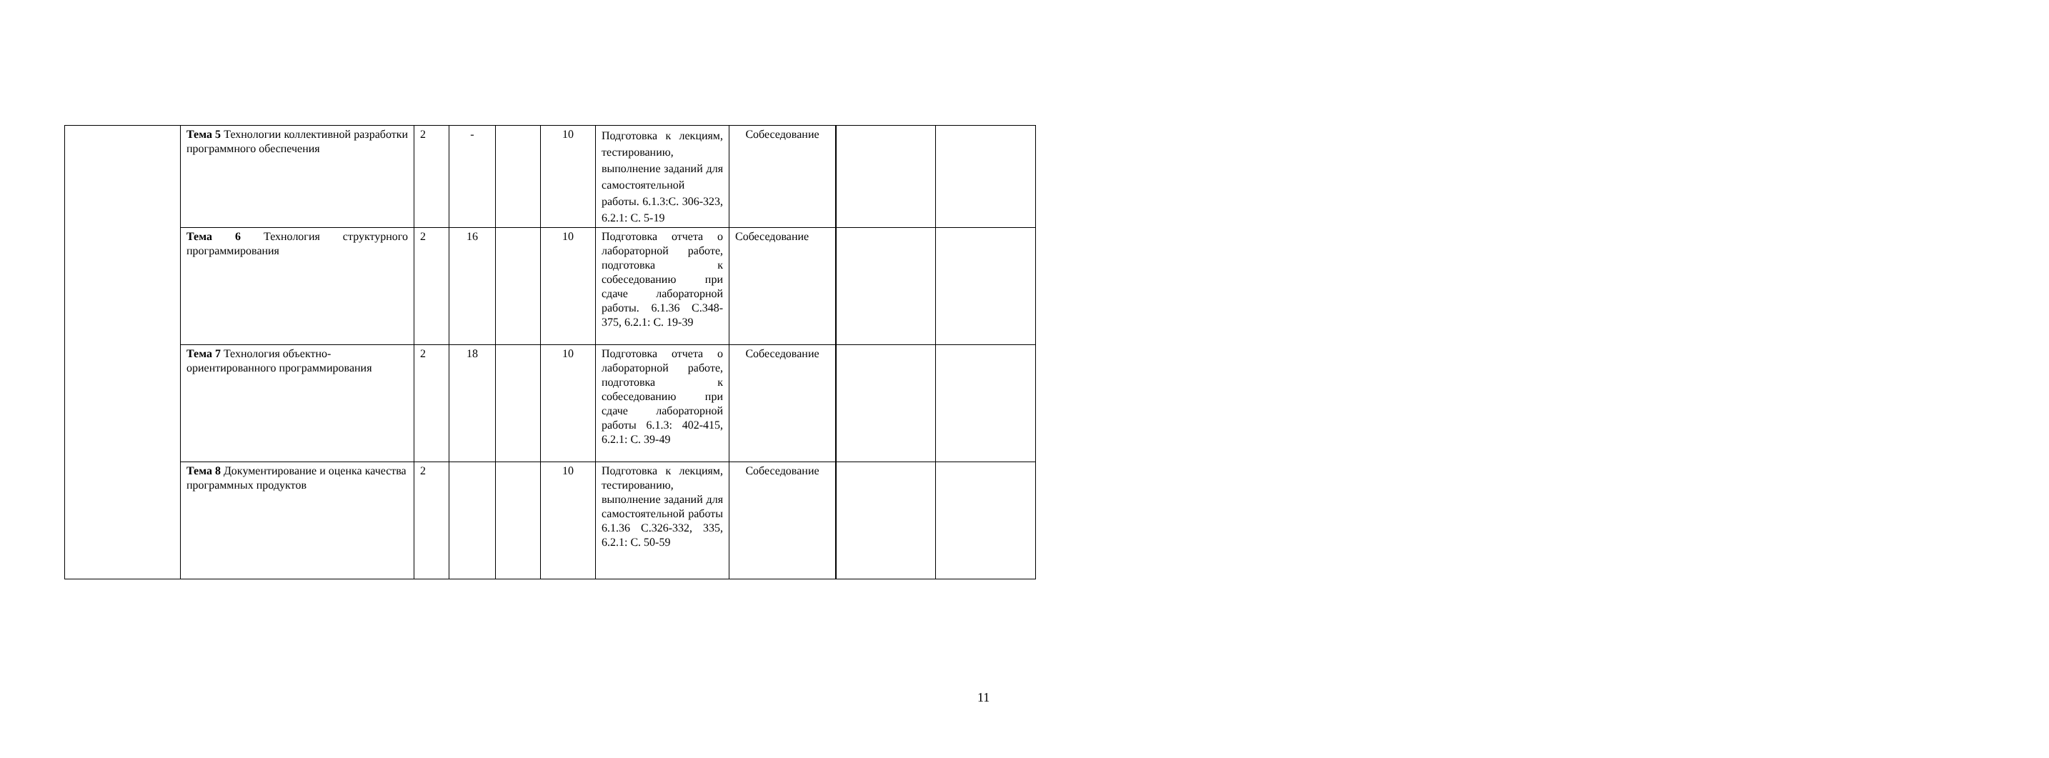| | Тема 5 Технологии коллективной разработки программного обеспечения | 2 | - | | 10 | Подготовка к лекциям, тестированию, выполнение заданий для самостоятельной работы. 6.1.3:С. 306-323, 6.2.1: С. 5-19 | Собеседование | | |
| | Тема 6 Технология структурного программирования | 2 | 16 | | 10 | Подготовка отчета о лабораторной работе, подготовка к собеседованию при сдаче лабораторной работы. 6.1.36 С.348-375, 6.2.1: С. 19-39 | Собеседование | | |
| | Тема 7 Технология объектно-ориентированного программирования | 2 | 18 | | 10 | Подготовка отчета о лабораторной работе, подготовка к собеседованию при сдаче лабораторной работы 6.1.3: 402-415, 6.2.1: С. 39-49 | Собеседование | | |
| | Тема 8 Документирование и оценка качества программных продуктов | 2 | | | 10 | Подготовка к лекциям, тестированию, выполнение заданий для самостоятельной работы 6.1.36 С.326-332, 335, 6.2.1: С. 50-59 | Собеседование | | |
11